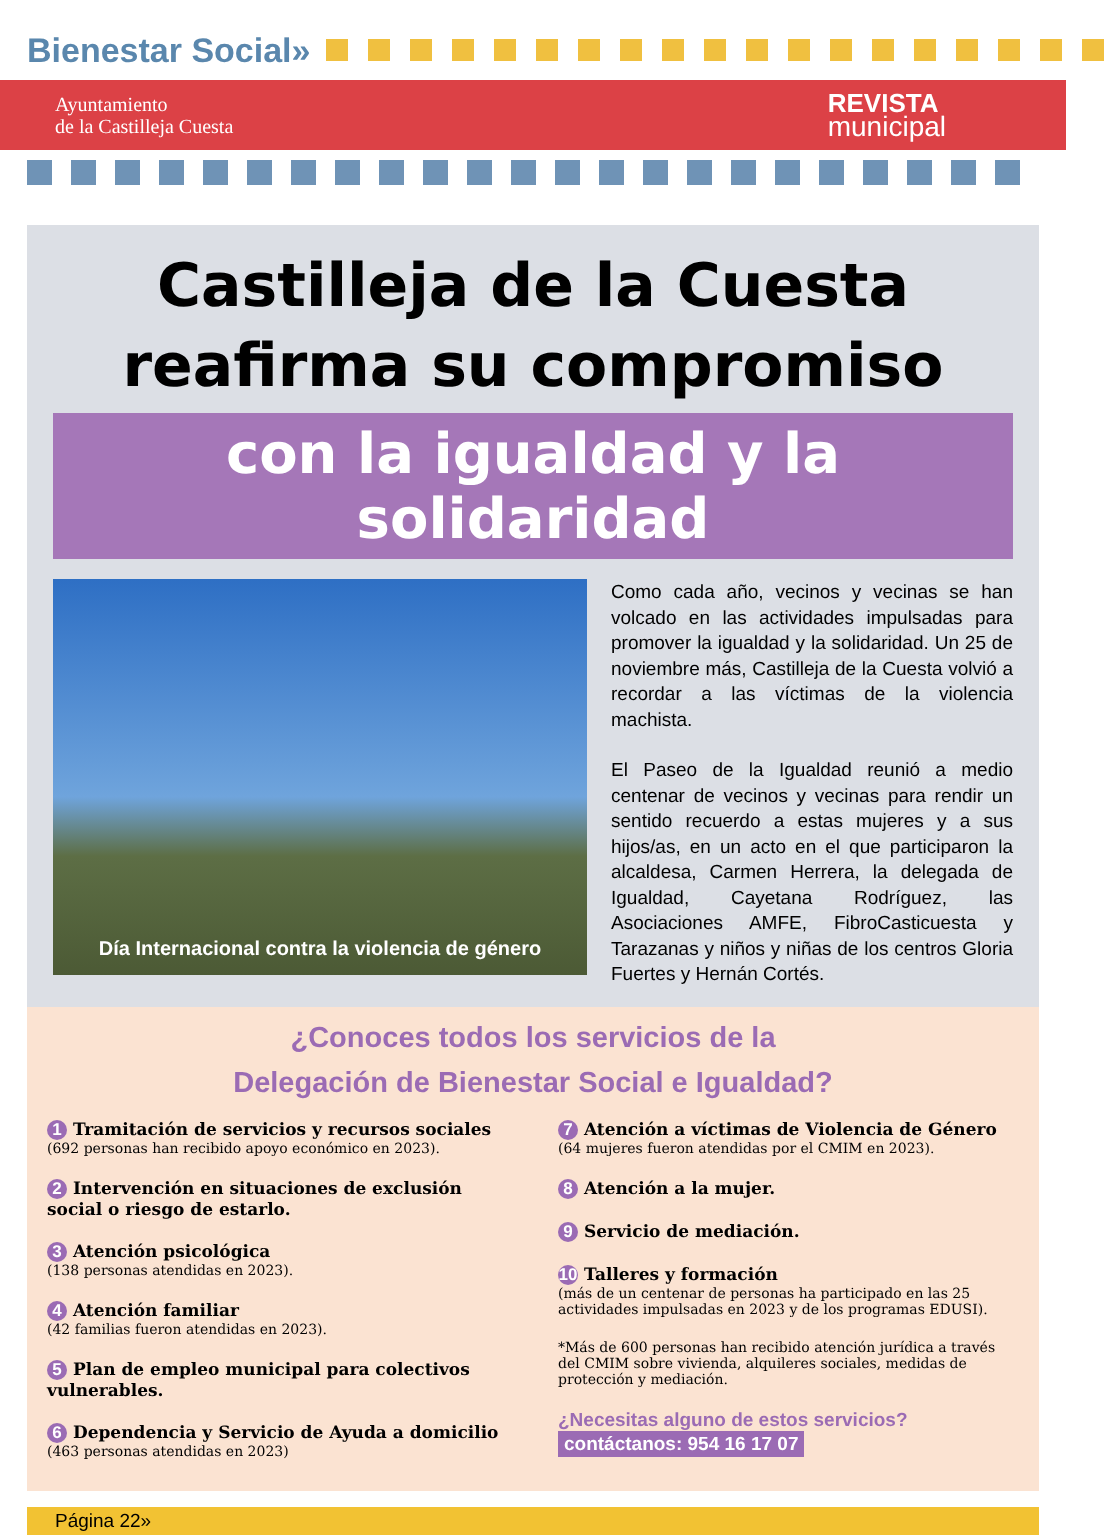Bienestar Social»
Ayuntamiento
de la Castilleja Cuesta
REVISTA
municipal
Castilleja de la Cuesta
reafirma su compromiso
con la igualdad y la solidaridad
Día Internacional contra la violencia de género
Como cada año, vecinos y vecinas se han volcado en las actividades impulsadas para promover la igualdad y la solidaridad. Un 25 de noviembre más, Castilleja de la Cuesta volvió a recordar a las víctimas de la violencia machista.
El Paseo de la Igualdad reunió a medio centenar de vecinos y vecinas para rendir un sentido recuerdo a estas mujeres y a sus hijos/as, en un acto en el que participaron la alcaldesa, Carmen Herrera, la delegada de Igualdad, Cayetana Rodríguez, las Asociaciones AMFE, FibroCasticuesta y Tarazanas y niños y niñas de los centros Gloria Fuertes y Hernán Cortés.
¿Conoces todos los servicios de la
Delegación de Bienestar Social e Igualdad?
1 Tramitación de servicios y recursos sociales
(692 personas han recibido apoyo económico en 2023).
2 Intervención en situaciones de exclusión social o riesgo de estarlo.
3 Atención psicológica
(138 personas atendidas en 2023).
4 Atención familiar
(42 familias fueron atendidas en 2023).
5 Plan de empleo municipal para colectivos vulnerables.
6 Dependencia y Servicio de Ayuda a domicilio
(463 personas atendidas en 2023)
7 Atención a víctimas de Violencia de Género
(64 mujeres fueron atendidas por el CMIM en 2023).
8 Atención a la mujer.
9 Servicio de mediación.
10 Talleres y formación
(más de un centenar de personas ha participado en las 25 actividades impulsadas en 2023 y de los programas EDUSI).
*Más de 600 personas han recibido atención jurídica a través del CMIM sobre vivienda, alquileres sociales, medidas de protección y mediación.
¿Necesitas alguno de estos servicios?
contáctanos: 954 16 17 07
Página 22»